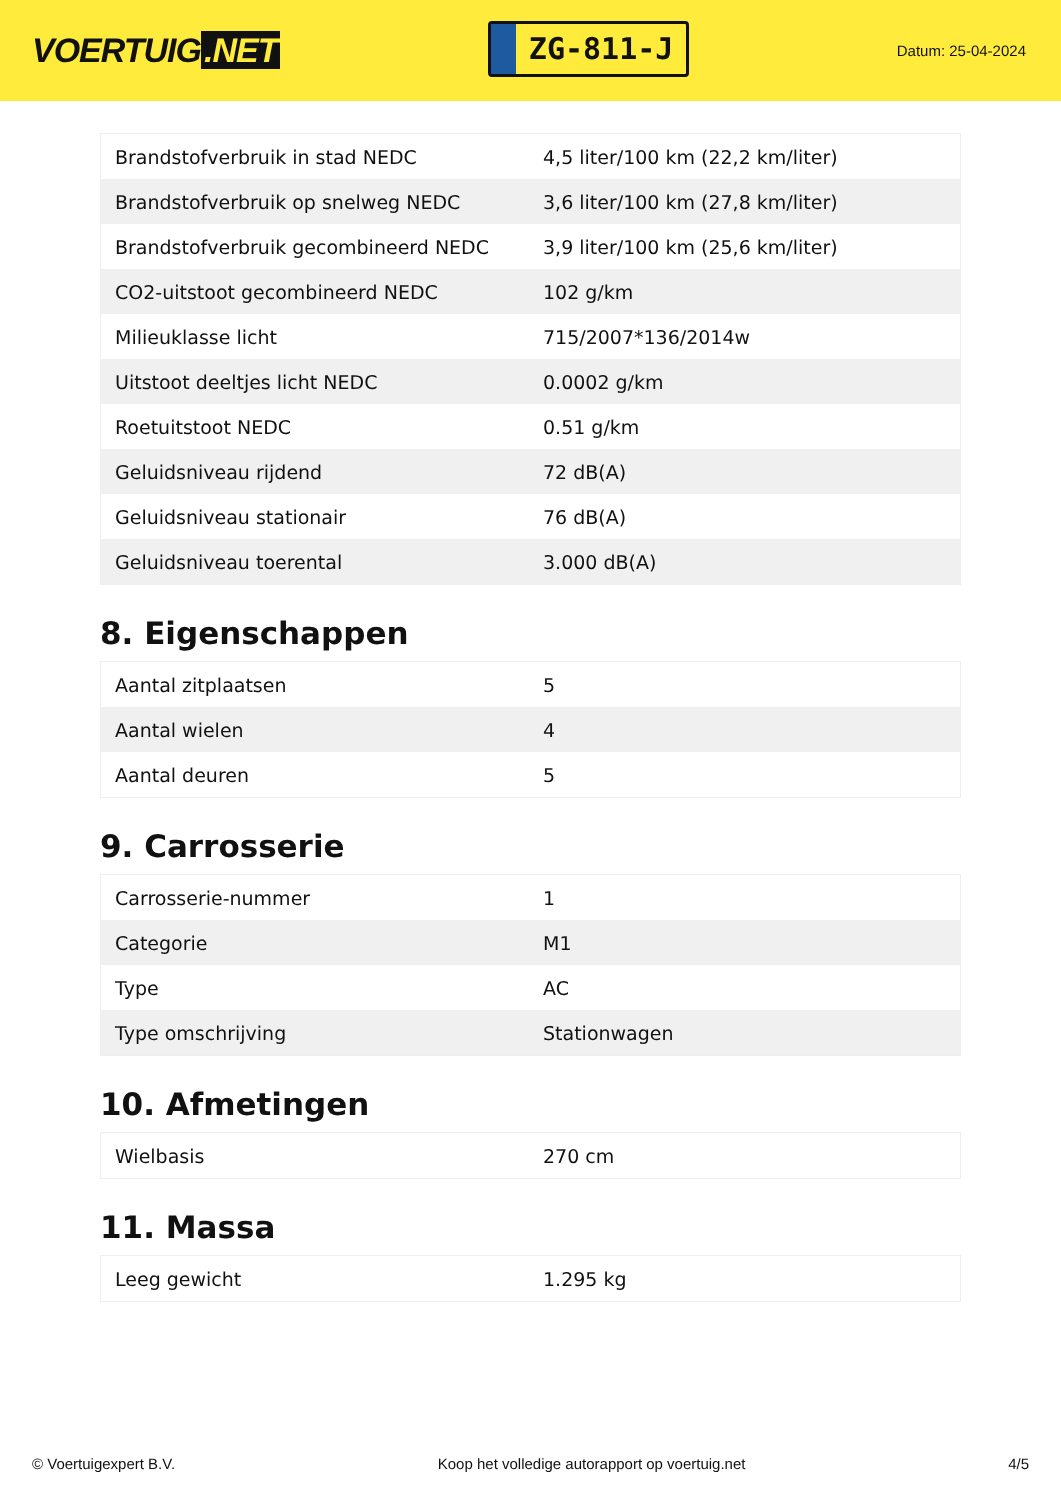VOERTUIG.NET
ZG-811-J
Datum: 25-04-2024
| Brandstofverbruik in stad NEDC | 4,5 liter/100 km (22,2 km/liter) |
| Brandstofverbruik op snelweg NEDC | 3,6 liter/100 km (27,8 km/liter) |
| Brandstofverbruik gecombineerd NEDC | 3,9 liter/100 km (25,6 km/liter) |
| CO2-uitstoot gecombineerd NEDC | 102 g/km |
| Milieuklasse licht | 715/2007*136/2014w |
| Uitstoot deeltjes licht NEDC | 0.0002 g/km |
| Roetuitstoot NEDC | 0.51 g/km |
| Geluidsniveau rijdend | 72 dB(A) |
| Geluidsniveau stationair | 76 dB(A) |
| Geluidsniveau toerental | 3.000 dB(A) |
8. Eigenschappen
| Aantal zitplaatsen | 5 |
| Aantal wielen | 4 |
| Aantal deuren | 5 |
9. Carrosserie
| Carrosserie-nummer | 1 |
| Categorie | M1 |
| Type | AC |
| Type omschrijving | Stationwagen |
10. Afmetingen
| Wielbasis | 270 cm |
11. Massa
| Leeg gewicht | 1.295 kg |
© Voertuigexpert B.V. Koop het volledige autorapport op voertuig.net 4/5